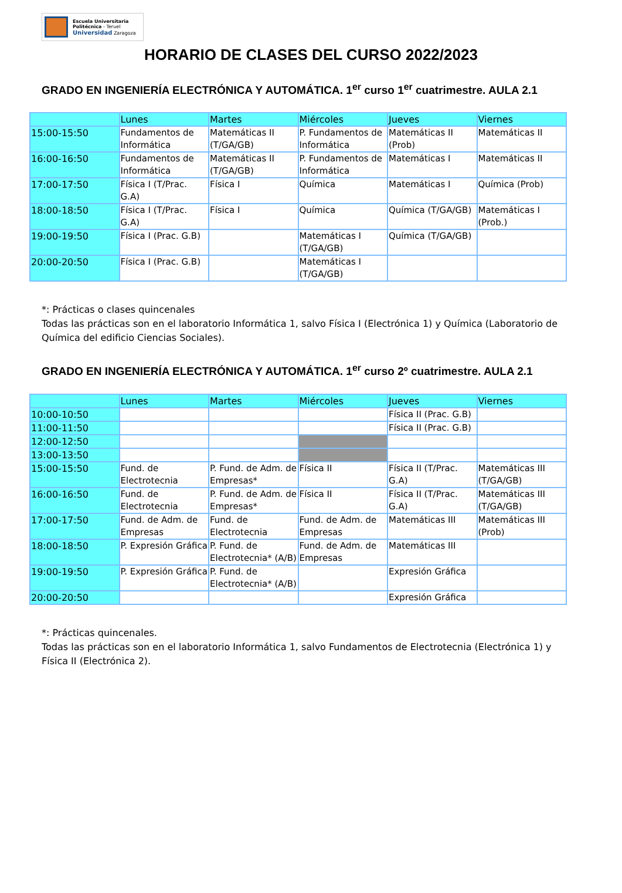Escuela Universitaria
Politécnica - Teruel
Universidad Zaragoza
HORARIO DE CLASES DEL CURSO 2022/2023
GRADO EN INGENIERÍA ELECTRÓNICA Y AUTOMÁTICA. 1<sup>er</sup> curso 1<sup>er</sup> cuatrimestre. AULA 2.1
| | Lunes | Martes | Miércoles | Jueves | Viernes |
| --- | --- | --- | --- | --- | --- |
| 15:00-15:50 | Fundamentos de Informática | Matemáticas II (T/GA/GB) | P. Fundamentos de Informática | Matemáticas II (Prob) | Matemáticas II |
| 16:00-16:50 | Fundamentos de Informática | Matemáticas II (T/GA/GB) | P. Fundamentos de Informática | Matemáticas I | Matemáticas II |
| 17:00-17:50 | Física I (T/Prac. G.A) | Física I | Química | Matemáticas I | Química (Prob) |
| 18:00-18:50 | Física I (T/Prac. G.A) | Física I | Química | Química (T/GA/GB) | Matemáticas I (Prob.) |
| 19:00-19:50 | Física I (Prac. G.B) | | Matemáticas I (T/GA/GB) | Química (T/GA/GB) | |
| 20:00-20:50 | Física I (Prac. G.B) | | Matemáticas I (T/GA/GB) | | |
*: Prácticas o clases quincenales
Todas las prácticas son en el laboratorio Informática 1, salvo Física I (Electrónica 1) y Química (Laboratorio de Química del edificio Ciencias Sociales).
GRADO EN INGENIERÍA ELECTRÓNICA Y AUTOMÁTICA. 1<sup>er</sup> curso 2º cuatrimestre. AULA 2.1
| | Lunes | Martes | Miércoles | Jueves | Viernes |
| --- | --- | --- | --- | --- | --- |
| 10:00-10:50 | | | | Física II (Prac. G.B) | |
| 11:00-11:50 | | | | Física II (Prac. G.B) | |
| 12:00-12:50 | | | | | |
| 13:00-13:50 | | | | | |
| 15:00-15:50 | Fund. de Electrotecnia | P. Fund. de Adm. de Empresas* | Física II | Física II (T/Prac. G.A) | Matemáticas III (T/GA/GB) |
| 16:00-16:50 | Fund. de Electrotecnia | P. Fund. de Adm. de Empresas* | Física II | Física II (T/Prac. G.A) | Matemáticas III (T/GA/GB) |
| 17:00-17:50 | Fund. de Adm. de Empresas | Fund. de Electrotecnia | Fund. de Adm. de Empresas | Matemáticas III | Matemáticas III (Prob) |
| 18:00-18:50 | P. Expresión Gráfica | P. Fund. de Electrotecnia* (A/B) | Fund. de Adm. de Empresas | Matemáticas III | |
| 19:00-19:50 | P. Expresión Gráfica | P. Fund. de Electrotecnia* (A/B) | | Expresión Gráfica | |
| 20:00-20:50 | | | | Expresión Gráfica | |
*: Prácticas quincenales.
Todas las prácticas son en el laboratorio Informática 1, salvo Fundamentos de Electrotecnia (Electrónica 1) y Física II (Electrónica 2).